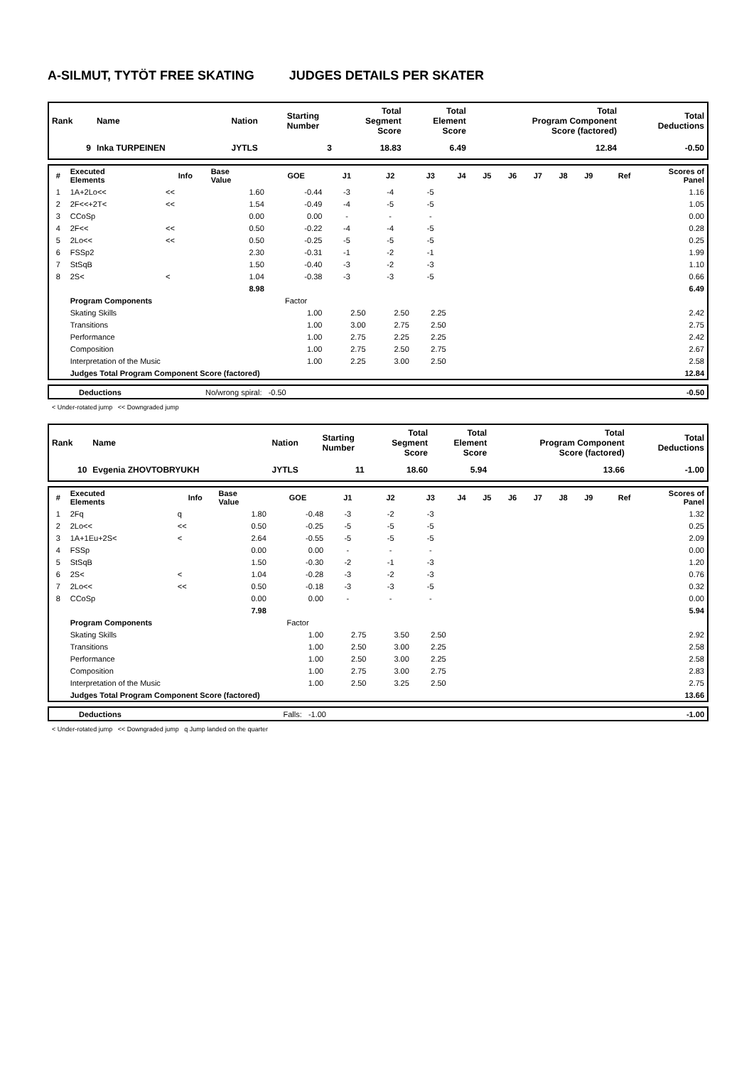A-SILMUT, TYTÖT FREE SKATING JUDGES DETAILS PER SKATER
| Rank | Name | Nation | Starting Number | Total Segment Score | Total Element Score | Total Program Component Score (factored) | Total Deductions |
| --- | --- | --- | --- | --- | --- | --- | --- |
| 9 | Inka TURPEINEN | JYTLS | 3 | 18.83 | 6.49 | 12.84 | -0.50 |
| # | Executed Elements | Info | Base Value | GOE | J1 | J2 | J3 | J4 | J5 | J6 | J7 | J8 | J9 | Ref | Scores of Panel |
| --- | --- | --- | --- | --- | --- | --- | --- | --- | --- | --- | --- | --- | --- | --- | --- |
| 1 | 1A+2Lo<< | << | 1.60 | -0.44 | -3 | -4 | -5 | | | | | | | | 1.16 |
| 2 | 2F<<+2T< | << | 1.54 | -0.49 | -4 | -5 | -5 | | | | | | | | 1.05 |
| 3 | CCoSp | | 0.00 | 0.00 | - | - | - | | | | | | | | 0.00 |
| 4 | 2F<< | << | 0.50 | -0.22 | -4 | -4 | -5 | | | | | | | | 0.28 |
| 5 | 2Lo<< | << | 0.50 | -0.25 | -5 | -5 | -5 | | | | | | | | 0.25 |
| 6 | FSSp2 | | 2.30 | -0.31 | -1 | -2 | -1 | | | | | | | | 1.99 |
| 7 | StSqB | | 1.50 | -0.40 | -3 | -2 | -3 | | | | | | | | 1.10 |
| 8 | 2S< | < | 1.04 | -0.38 | -3 | -3 | -5 | | | | | | | | 0.66 |
| | | | 8.98 | | | | | | | | | | | | 6.49 |
| | Program Components | | | Factor | | | | | | | | | | | |
| | Skating Skills | | | 1.00 | 2.50 | 2.50 | 2.25 | | | | | | | | 2.42 |
| | Transitions | | | 1.00 | 3.00 | 2.75 | 2.50 | | | | | | | | 2.75 |
| | Performance | | | 1.00 | 2.75 | 2.25 | 2.25 | | | | | | | | 2.42 |
| | Composition | | | 1.00 | 2.75 | 2.50 | 2.75 | | | | | | | | 2.67 |
| | Interpretation of the Music | | | 1.00 | 2.25 | 3.00 | 2.50 | | | | | | | | 2.58 |
| | Judges Total Program Component Score (factored) | | | | | | | | | | | | | | 12.84 |
| | Deductions | No/wrong spiral: -0.50 | | -0.50 |
< Under-rotated jump << Downgraded jump
| Rank | Name | Nation | Starting Number | Total Segment Score | Total Element Score | Total Program Component Score (factored) | Total Deductions |
| --- | --- | --- | --- | --- | --- | --- | --- |
| 10 | Evgenia ZHOVTOBRYUKH | JYTLS | 11 | 18.60 | 5.94 | 13.66 | -1.00 |
| # | Executed Elements | Info | Base Value | GOE | J1 | J2 | J3 | J4 | J5 | J6 | J7 | J8 | J9 | Ref | Scores of Panel |
| --- | --- | --- | --- | --- | --- | --- | --- | --- | --- | --- | --- | --- | --- | --- | --- |
| 1 | 2Fq | q | 1.80 | -0.48 | -3 | -2 | -3 | | | | | | | | 1.32 |
| 2 | 2Lo<< | << | 0.50 | -0.25 | -5 | -5 | -5 | | | | | | | | 0.25 |
| 3 | 1A+1Eu+2S< | < | 2.64 | -0.55 | -5 | -5 | -5 | | | | | | | | 2.09 |
| 4 | FSSp | | 0.00 | 0.00 | - | - | - | | | | | | | | 0.00 |
| 5 | StSqB | | 1.50 | -0.30 | -2 | -1 | -3 | | | | | | | | 1.20 |
| 6 | 2S< | < | 1.04 | -0.28 | -3 | -2 | -3 | | | | | | | | 0.76 |
| 7 | 2Lo<< | << | 0.50 | -0.18 | -3 | -3 | -5 | | | | | | | | 0.32 |
| 8 | CCoSp | | 0.00 | 0.00 | - | - | - | | | | | | | | 0.00 |
| | | | 7.98 | | | | | | | | | | | | 5.94 |
| | Program Components | | | Factor | | | | | | | | | | | |
| | Skating Skills | | | 1.00 | 2.75 | 3.50 | 2.50 | | | | | | | | 2.92 |
| | Transitions | | | 1.00 | 2.50 | 3.00 | 2.25 | | | | | | | | 2.58 |
| | Performance | | | 1.00 | 2.50 | 3.00 | 2.25 | | | | | | | | 2.58 |
| | Composition | | | 1.00 | 2.75 | 3.00 | 2.75 | | | | | | | | 2.83 |
| | Interpretation of the Music | | | 1.00 | 2.50 | 3.25 | 2.50 | | | | | | | | 2.75 |
| | Judges Total Program Component Score (factored) | | | | | | | | | | | | | | 13.66 |
| | Deductions | Falls: -1.00 | | -1.00 |
< Under-rotated jump << Downgraded jump q Jump landed on the quarter